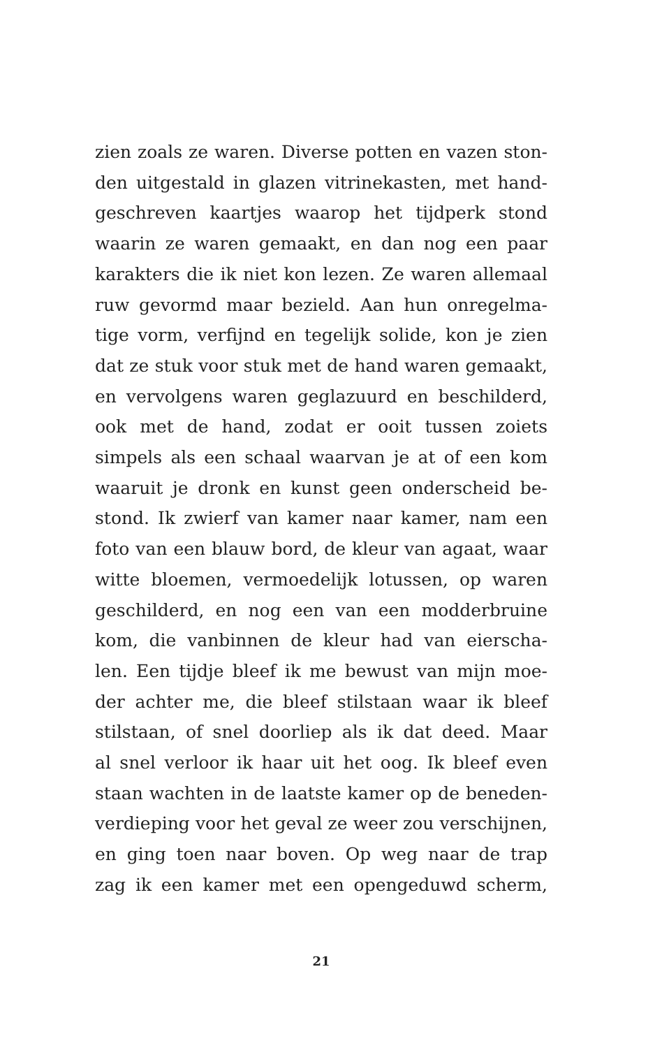zien zoals ze waren. Diverse potten en vazen ston-
den uitgestald in glazen vitrinekasten, met hand-
geschreven kaartjes waarop het tijdperk stond
waarin ze waren gemaakt, en dan nog een paar
karakters die ik niet kon lezen. Ze waren allemaal
ruw gevormd maar bezield. Aan hun onregelma-
tige vorm, verfijnd en tegelijk solide, kon je zien
dat ze stuk voor stuk met de hand waren gemaakt,
en vervolgens waren geglazuurd en beschilderd,
ook met de hand, zodat er ooit tussen zoiets
simpels als een schaal waarvan je at of een kom
waaruit je dronk en kunst geen onderscheid be-
stond. Ik zwierf van kamer naar kamer, nam een
foto van een blauw bord, de kleur van agaat, waar
witte bloemen, vermoedelijk lotussen, op waren
geschilderd, en nog een van een modderbruine
kom, die vanbinnen de kleur had van eierscha-
len. Een tijdje bleef ik me bewust van mijn moe-
der achter me, die bleef stilstaan waar ik bleef
stilstaan, of snel doorliep als ik dat deed. Maar
al snel verloor ik haar uit het oog. Ik bleef even
staan wachten in de laatste kamer op de beneden-
verdieping voor het geval ze weer zou verschijnen,
en ging toen naar boven. Op weg naar de trap
zag ik een kamer met een opengeduwd scherm,
21